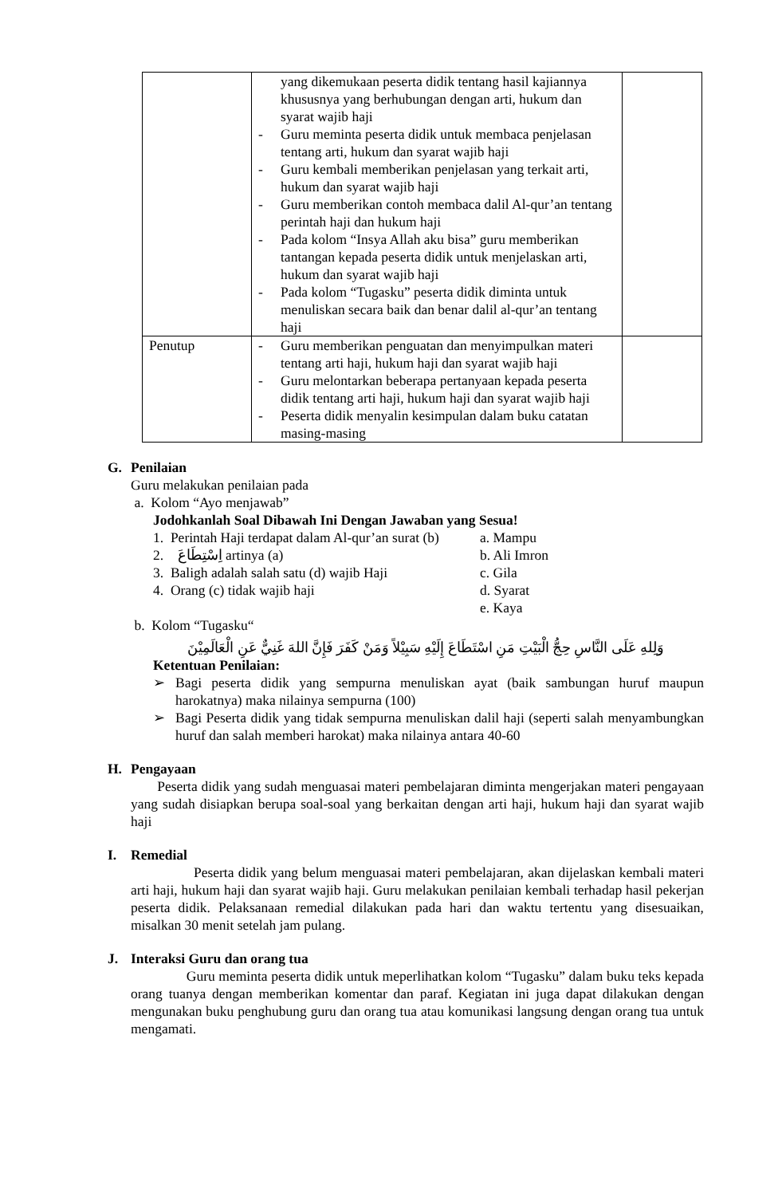| | yang dikemukaan peserta didik tentang hasil kajiannya khususnya yang berhubungan dengan arti, hukum dan syarat wajib haji - Guru meminta peserta didik untuk membaca penjelasan tentang arti, hukum dan syarat wajib haji - Guru kembali memberikan penjelasan yang terkait arti, hukum dan syarat wajib haji - Guru memberikan contoh membaca dalil Al-qur’an tentang perintah haji dan hukum haji - Pada kolom “Insya Allah aku bisa” guru memberikan tantangan kepada peserta didik untuk menjelaskan arti, hukum dan syarat wajib haji - Pada kolom “Tugasku” peserta didik diminta untuk menuliskan secara baik dan benar dalil al-qur’an tentang haji | |
| Penutup | - Guru memberikan penguatan dan menyimpulkan materi tentang arti haji, hukum haji dan syarat wajib haji - Guru melontarkan beberapa pertanyaan kepada peserta didik tentang arti haji, hukum haji dan syarat wajib haji - Peserta didik menyalin kesimpulan dalam buku catatan masing-masing | |
G. Penilaian
Guru melakukan penilaian pada
a. Kolom “Ayo menjawab”
Jodohkanlah Soal Dibawah Ini Dengan Jawaban yang Sesua!
1. Perintah Haji terdapat dalam Al-qur’an surat (b) a. Mampu
2. اِسْتِطَاعَ artinya (a) b. Ali Imron
3. Baligh adalah salah satu (d) wajib Haji c. Gila
4. Orang (c) tidak wajib haji d. Syarat
e. Kaya
b. Kolom “Tugasku“
وَلِلهِ عَلَى النَّاسِ حِجُّ الْبَيْتِ مَنِ اسْتَطَاعَ إِلَيْهِ سَبِيْلاً وَمَنْ كَفَرَ فَإِنَّ اللهَ غَنِيٌّ عَنِ الْعَالَمِيْنَ
Ketentuan Penilaian:
➢ Bagi peserta didik yang sempurna menuliskan ayat (baik sambungan huruf maupun harokatnya) maka nilainya sempurna (100)
➢ Bagi Peserta didik yang tidak sempurna menuliskan dalil haji (seperti salah menyambungkan huruf dan salah memberi harokat) maka nilainya antara 40-60
H. Pengayaan
Peserta didik yang sudah menguasai materi pembelajaran diminta mengerjakan materi pengayaan yang sudah disiapkan berupa soal-soal yang berkaitan dengan arti haji, hukum haji dan syarat wajib haji
I. Remedial
Peserta didik yang belum menguasai materi pembelajaran, akan dijelaskan kembali materi arti haji, hukum haji dan syarat wajib haji. Guru melakukan penilaian kembali terhadap hasil pekerjan peserta didik. Pelaksanaan remedial dilakukan pada hari dan waktu tertentu yang disesuaikan, misalkan 30 menit setelah jam pulang.
J. Interaksi Guru dan orang tua
Guru meminta peserta didik untuk meperlihatkan kolom “Tugasku” dalam buku teks kepada orang tuanya dengan memberikan komentar dan paraf. Kegiatan ini juga dapat dilakukan dengan mengunakan buku penghubung guru dan orang tua atau komunikasi langsung dengan orang tua untuk mengamati.